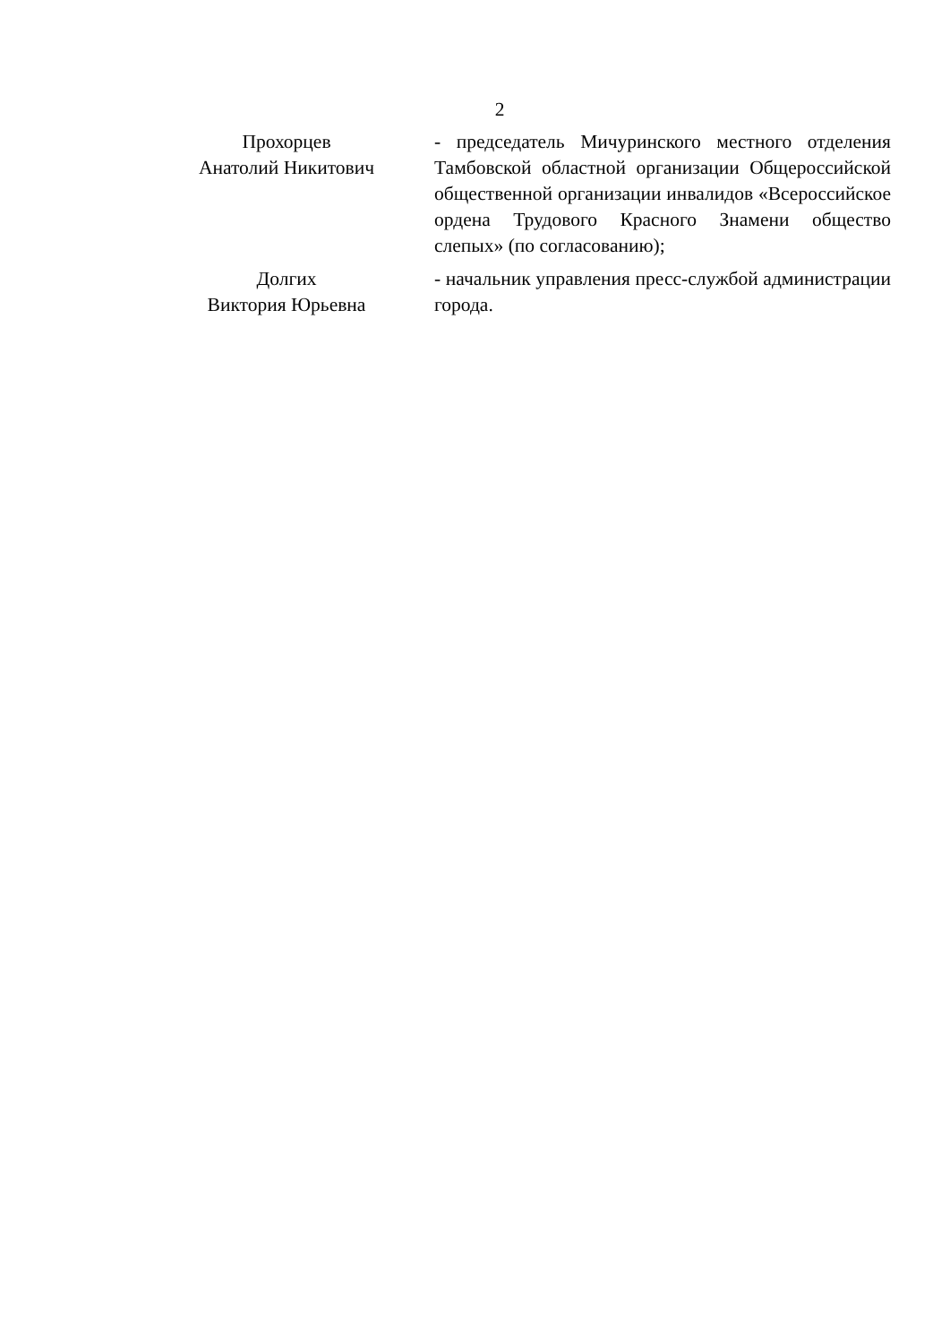2
Прохорцев
Анатолий Никитович
- председатель Мичуринского местного отделения Тамбовской областной организации Общероссийской общественной организации инвалидов «Всероссийское ордена Трудового Красного Знамени общество слепых» (по согласованию);
Долгих
Виктория Юрьевна
- начальник управления пресс-службой администрации города.